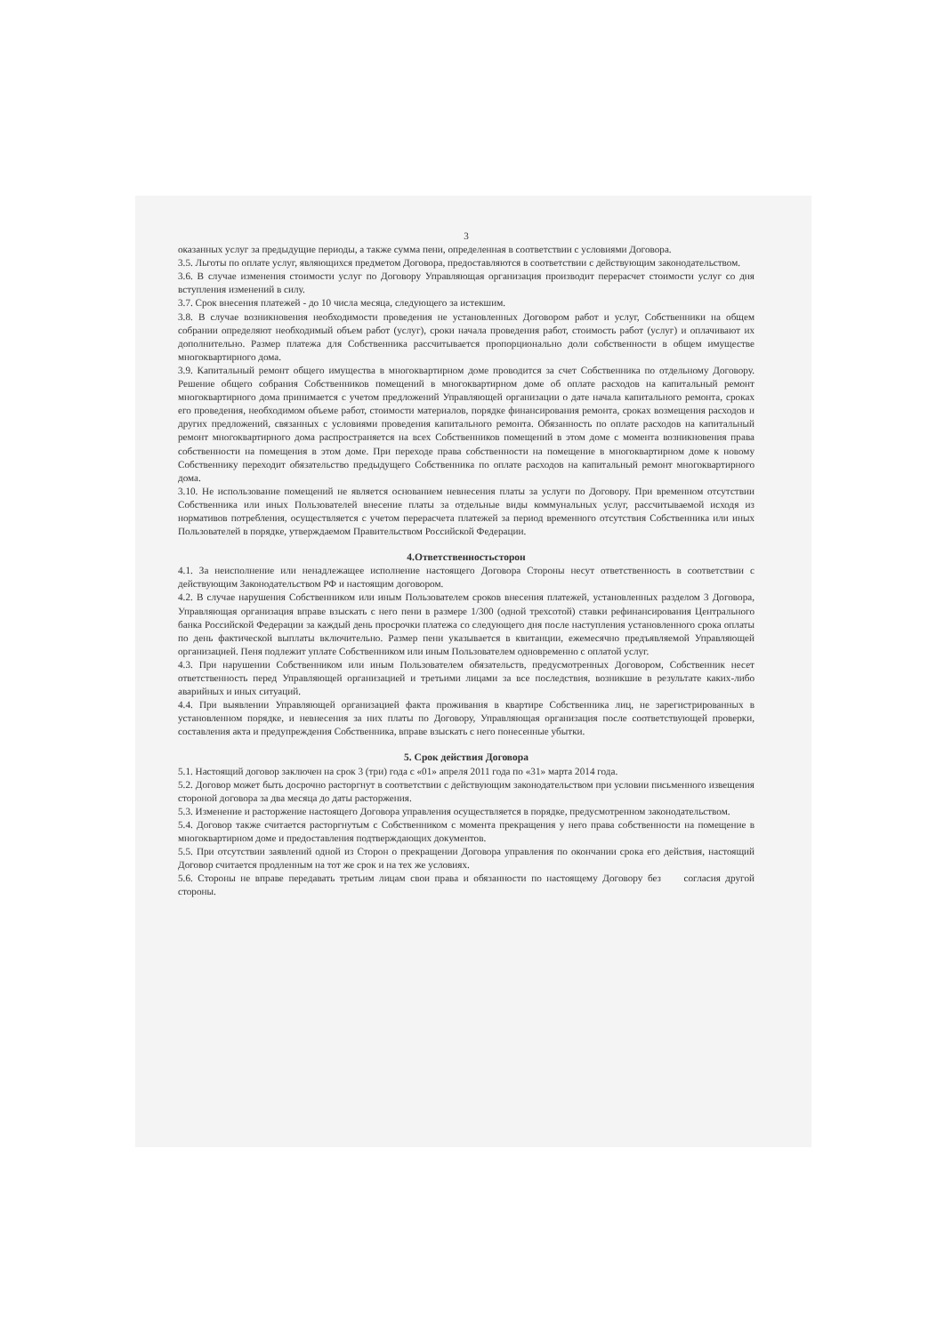3
оказанных услуг за предыдущие периоды, а также сумма пени, определенная в соответствии с условиями Договора.
3.5. Льготы по оплате услуг, являющихся предметом Договора, предоставляются в соответствии с действующим законодательством.
3.6. В случае изменения стоимости услуг по Договору Управляющая организация производит перерасчет стоимости услуг со дня вступления изменений в силу.
3.7. Срок внесения платежей - до 10 числа месяца, следующего за истекшим.
3.8. В случае возникновения необходимости проведения не установленных Договором работ и услуг, Собственники на общем собрании определяют необходимый объем работ (услуг), сроки начала проведения работ, стоимость работ (услуг) и оплачивают их дополнительно. Размер платежа для Собственника рассчитывается пропорционально доли собственности в общем имуществе многоквартирного дома.
3.9. Капитальный ремонт общего имущества в многоквартирном доме проводится за счет Собственника по отдельному Договору. Решение общего собрания Собственников помещений в многоквартирном доме об оплате расходов на капитальный ремонт многоквартирного дома принимается с учетом предложений Управляющей организации о дате начала капитального ремонта, сроках его проведения, необходимом объеме работ, стоимости материалов, порядке финансирования ремонта, сроках возмещения расходов и других предложений, связанных с условиями проведения капитального ремонта. Обязанность по оплате расходов на капитальный ремонт многоквартирного дома распространяется на всех Собственников помещений в этом доме с момента возникновения права собственности на помещения в этом доме. При переходе права собственности на помещение в многоквартирном доме к новому Собственнику переходит обязательство предыдущего Собственника по оплате расходов на капитальный ремонт многоквартирного дома.
3.10. Не использование помещений не является основанием невнесения платы за услуги по Договору. При временном отсутствии Собственника или иных Пользователей внесение платы за отдельные виды коммунальных услуг, рассчитываемой исходя из нормативов потребления, осуществляется с учетом перерасчета платежей за период временного отсутствия Собственника или иных Пользователей в порядке, утверждаемом Правительством Российской Федерации.
4.Ответственностьсторон
4.1. За неисполнение или ненадлежащее исполнение настоящего Договора Стороны несут ответственность в соответствии с действующим Законодательством РФ и настоящим договором.
4.2. В случае нарушения Собственником или иным Пользователем сроков внесения платежей, установленных разделом 3 Договора, Управляющая организация вправе взыскать с него пени в размере 1/300 (одной трехсотой) ставки рефинансирования Центрального банка Российской Федерации за каждый день просрочки платежа со следующего дня после наступления установленного срока оплаты по день фактической выплаты включительно. Размер пени указывается в квитанции, ежемесячно предъявляемой Управляющей организацией. Пеня подлежит уплате Собственником или иным Пользователем одновременно с оплатой услуг.
4.3. При нарушении Собственником или иным Пользователем обязательств, предусмотренных Договором, Собственник несет ответственность перед Управляющей организацией и третьими лицами за все последствия, возникшие в результате каких-либо аварийных и иных ситуаций.
4.4. При выявлении Управляющей организацией факта проживания в квартире Собственника лиц, не зарегистрированных в установленном порядке, и невнесения за них платы по Договору, Управляющая организация после соответствующей проверки, составления акта и предупреждения Собственника, вправе взыскать с него понесенные убытки.
5. Срок действия Договора
5.1. Настоящий договор заключен на срок 3 (три) года с «01» апреля 2011 года по «31» марта 2014 года.
5.2. Договор может быть досрочно расторгнут в соответствии с действующим законодательством при условии письменного извещения стороной договора за два месяца до даты расторжения.
5.3. Изменение и расторжение настоящего Договора управления осуществляется в порядке, предусмотренном законодательством.
5.4. Договор также считается расторгнутым с Собственником с момента прекращения у него права собственности на помещение в многоквартирном доме и предоставления подтверждающих документов.
5.5. При отсутствии заявлений одной из Сторон о прекращении Договора управления по окончании срока его действия, настоящий Договор считается продленным на тот же срок и на тех же условиях.
5.6. Стороны не вправе передавать третьим лицам свои права и обязанности по настоящему Договору без согласия другой стороны.